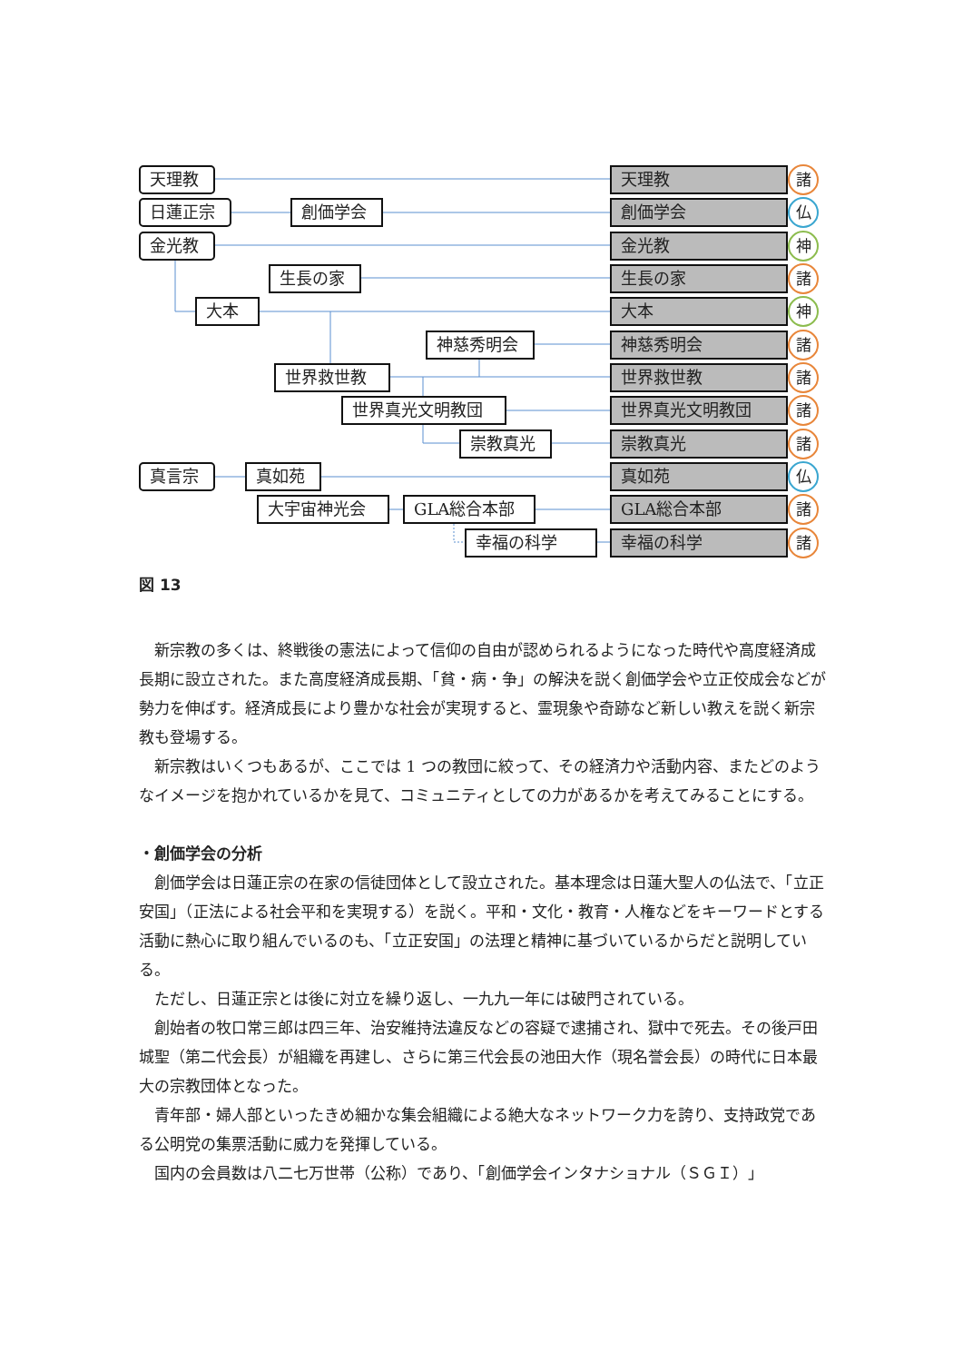天理教
日蓮正宗 創価学会
金光教
生長の家
大本
神慈秀明会
世界救世教
世界真光文明教団
崇教真光
真言宗 真如苑
大宇宙神光会 GLA総合本部
幸福の科学
天理教 諸
創価学会 仏
金光教 神
生長の家 諸
大本 神
神慈秀明会 諸
世界救世教 諸
世界真光文明教団 諸
崇教真光 諸
真如苑 仏
GLA総合本部 諸
幸福の科学 諸
図 13
新宗教の多くは、終戦後の憲法によって信仰の自由が認められるようになった時代や高度経済成長期に設立された。また高度経済成長期、「貧・病・争」の解決を説く創価学会や立正佼成会などが勢力を伸ばす。経済成長により豊かな社会が実現すると、霊現象や奇跡など新しい教えを説く新宗教も登場する。
新宗教はいくつもあるが、ここでは 1 つの教団に絞って、その経済力や活動内容、またどのようなイメージを抱かれているかを見て、コミュニティとしての力があるかを考えてみることにする。
・創価学会の分析
創価学会は日蓮正宗の在家の信徒団体として設立された。基本理念は日蓮大聖人の仏法で、「立正安国」（正法による社会平和を実現する）を説く。平和・文化・教育・人権などをキーワードとする活動に熱心に取り組んでいるのも、「立正安国」の法理と精神に基づいているからだと説明している。
ただし、日蓮正宗とは後に対立を繰り返し、一九九一年には破門されている。
創始者の牧口常三郎は四三年、治安維持法違反などの容疑で逮捕され、獄中で死去。その後戸田城聖（第二代会長）が組織を再建し、さらに第三代会長の池田大作（現名誉会長）の時代に日本最大の宗教団体となった。
青年部・婦人部といったきめ細かな集会組織による絶大なネットワーク力を誇り、支持政党である公明党の集票活動に威力を発揮している。
国内の会員数は八二七万世帯（公称）であり、「創価学会インタナショナル（ＳＧＩ）」